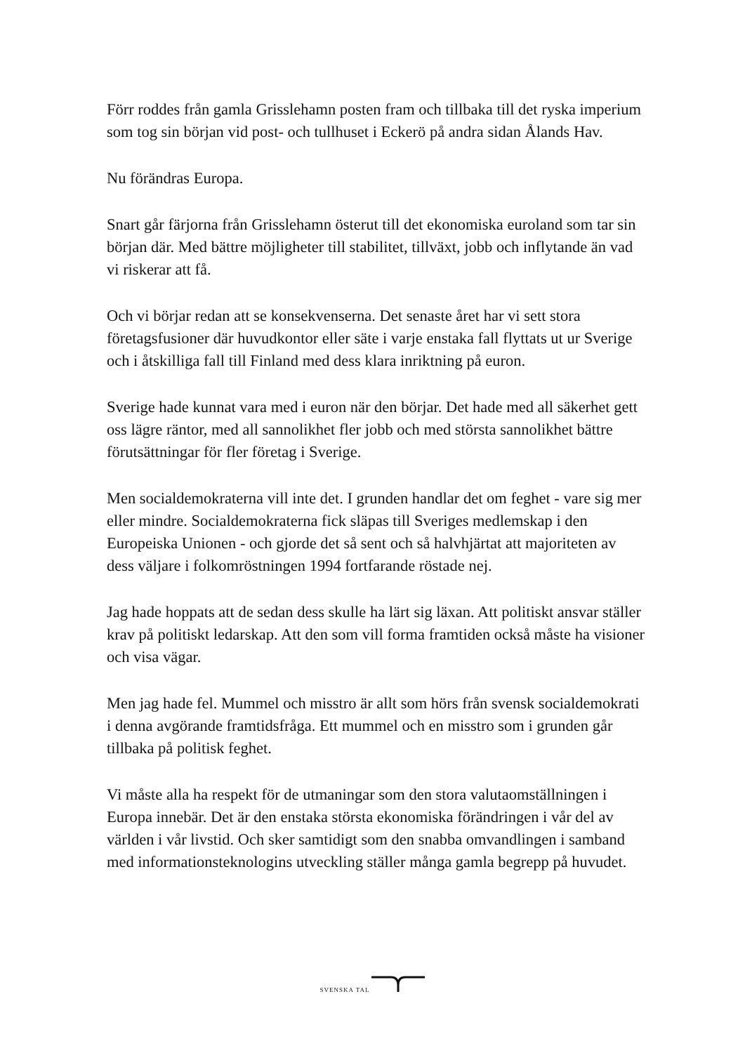Förr roddes från gamla Grisslehamn posten fram och tillbaka till det ryska imperium som tog sin början vid post- och tullhuset i Eckerö på andra sidan Ålands Hav.
Nu förändras Europa.
Snart går färjorna från Grisslehamn österut till det ekonomiska euroland som tar sin början där. Med bättre möjligheter till stabilitet, tillväxt, jobb och inflytande än vad vi riskerar att få.
Och vi börjar redan att se konsekvenserna. Det senaste året har vi sett stora företagsfusioner där huvudkontor eller säte i varje enstaka fall flyttats ut ur Sverige och i åtskilliga fall till Finland med dess klara inriktning på euron.
Sverige hade kunnat vara med i euron när den börjar. Det hade med all säkerhet gett oss lägre räntor, med all sannolikhet fler jobb och med största sannolikhet bättre förutsättningar för fler företag i Sverige.
Men socialdemokraterna vill inte det. I grunden handlar det om feghet - vare sig mer eller mindre. Socialdemokraterna fick släpas till Sveriges medlemskap i den Europeiska Unionen - och gjorde det så sent och så halvhjärtat att majoriteten av dess väljare i folkomröstningen 1994 fortfarande röstade nej.
Jag hade hoppats att de sedan dess skulle ha lärt sig läxan. Att politiskt ansvar ställer krav på politiskt ledarskap. Att den som vill forma framtiden också måste ha visioner och visa vägar.
Men jag hade fel. Mummel och misstro är allt som hörs från svensk socialdemokrati i denna avgörande framtidsfråga. Ett mummel och en misstro som i grunden går tillbaka på politisk feghet.
Vi måste alla ha respekt för de utmaningar som den stora valutaomställningen i Europa innebär. Det är den enstaka största ekonomiska förändringen i vår del av världen i vår livstid. Och sker samtidigt som den snabba omvandlingen i samband med informationsteknologins utveckling ställer många gamla begrepp på huvudet.
SVENSKA TAL